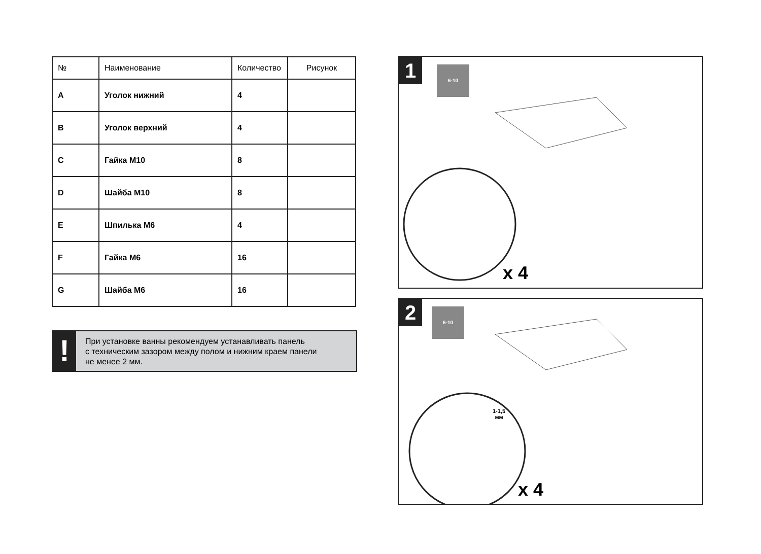| № | Наименование | Количество | Рисунок |
| --- | --- | --- | --- |
| A | Уголок нижний | 4 | |
| B | Уголок верхний | 4 | |
| C | Гайка М10 | 8 | |
| D | Шайба М10 | 8 | |
| E | Шпилька М6 | 4 | |
| F | Гайка М6 | 16 | |
| G | Шайба М6 | 16 | |
!
При установке ванны рекомендуем устанавливать панель
с техническим зазором между полом и нижним краем панели
не менее 2 мм.
1
6-10
x 4
2
6-10
1-1,5
мм
x 4